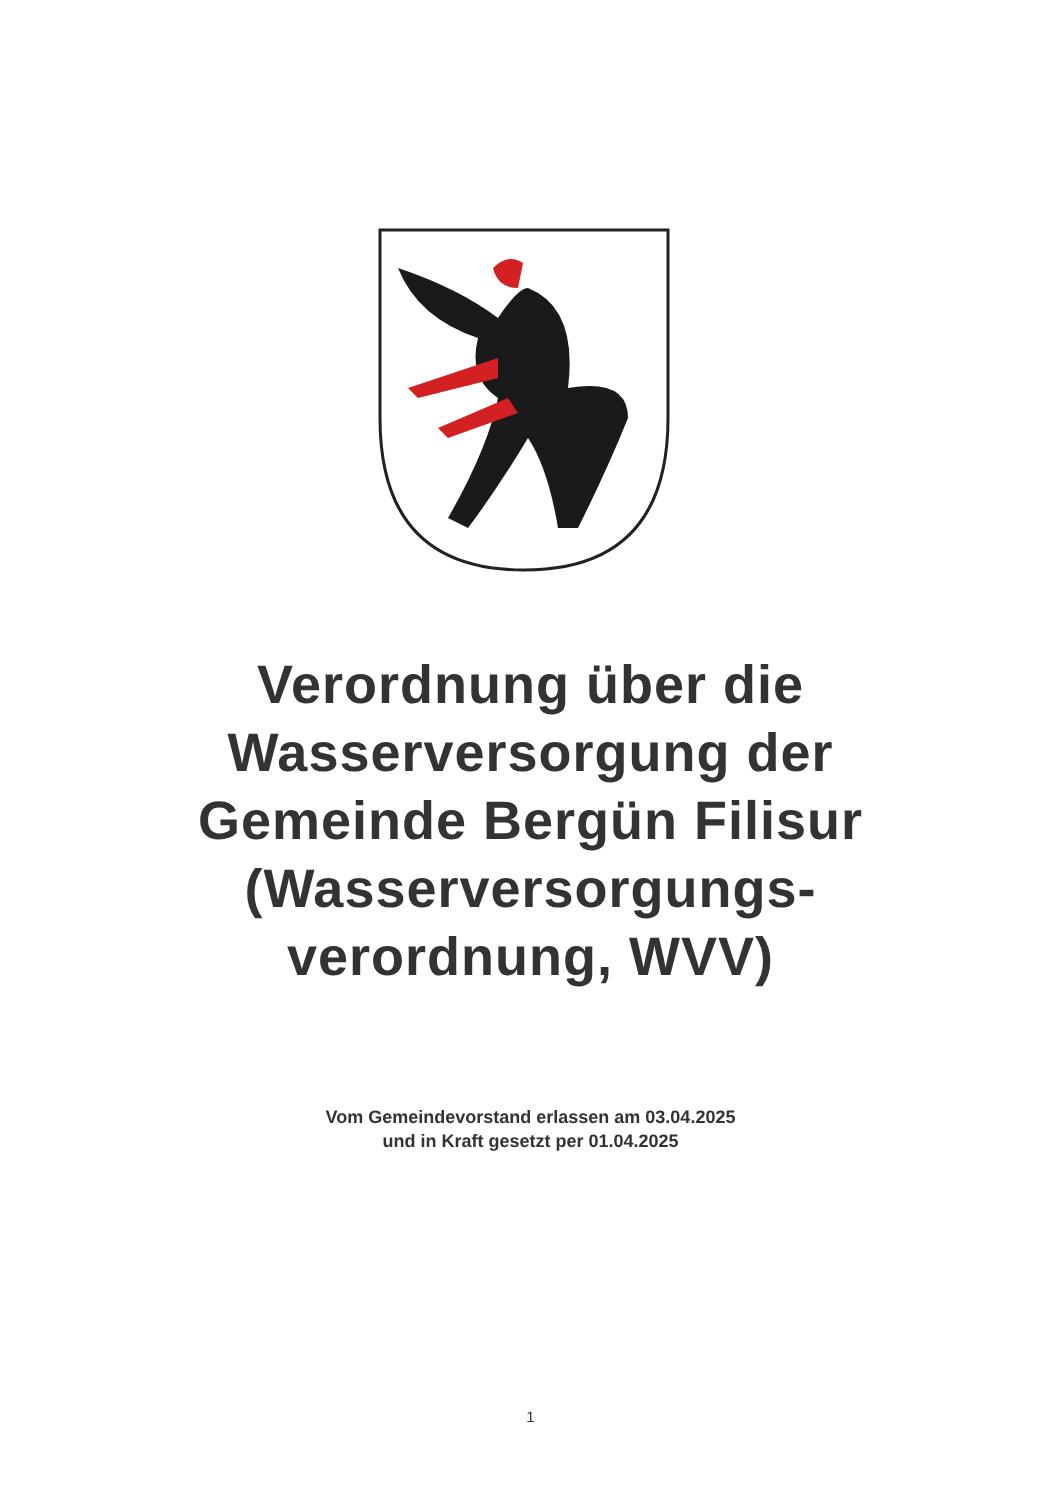Verordnung über die
Wasserversorgung der
Gemeinde Bergün Filisur
(Wasserversorgungs-
verordnung, WVV)
Vom Gemeindevorstand erlassen am 03.04.2025
und in Kraft gesetzt per 01.04.2025
1